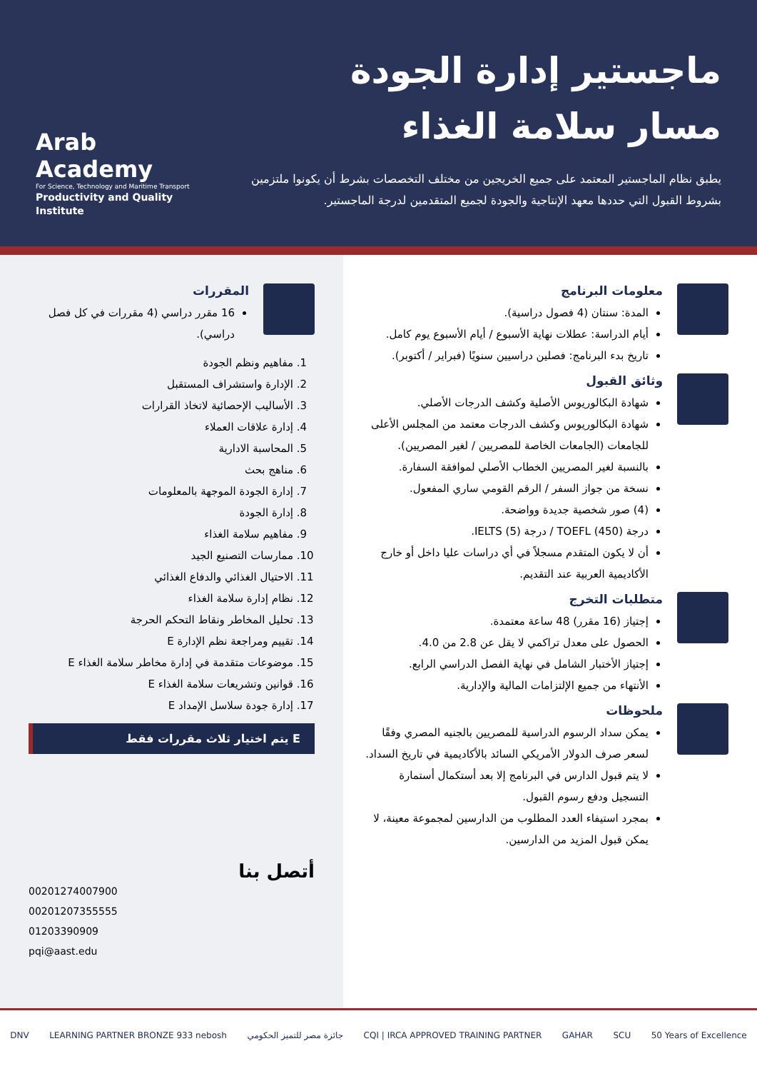ماجستير إدارة الجودة
مسار سلامة الغذاء
يطبق نظام الماجستير المعتمد على جميع الخريجين من مختلف التخصصات بشرط أن يكونوا ملتزمين بشروط القبول التي حددها معهد الإنتاجية والجودة لجميع المتقدمين لدرجة الماجستير.
Arab Academy
For Science, Technology and Maritime Transport
Productivity and Quality Institute
معلومات البرنامج
المدة: سنتان (4 فصول دراسية).
أيام الدراسة: عطلات نهاية الأسبوع / أيام الأسبوع يوم كامل.
تاريخ بدء البرنامج: فصلين دراسيين سنويًا (فبراير / أكتوبر).
وثائق القبول
شهادة البكالوريوس الأصلية وكشف الدرجات الأصلي.
شهادة البكالوريوس وكشف الدرجات معتمد من المجلس الأعلى للجامعات (الجامعات الخاصة للمصريين / لغير المصريين).
بالنسبة لغير المصريين الخطاب الأصلي لموافقة السفارة.
نسخة من جواز السفر / الرقم القومي ساري المفعول.
(4) صور شخصية جديدة وواضحة.
درجة (450) TOEFL / درجة (5) IELTS.
أن لا يكون المتقدم مسجلاً في أي دراسات عليا داخل أو خارج الأكاديمية العربية عند التقديم.
متطلبات التخرج
إجتياز (16 مقرر) 48 ساعة معتمدة.
الحصول على معدل تراكمي لا يقل عن 2.8 من 4.0.
إجتياز الأختبار الشامل في نهاية الفصل الدراسي الرابع.
الأنتهاء من جميع الإلتزامات المالية والإدارية.
ملحوظات
يمكن سداد الرسوم الدراسية للمصريين بالجنيه المصري وفقًا لسعر صرف الدولار الأمريكي السائد بالأكاديمية في تاريخ السداد.
لا يتم قبول الدارس في البرنامج إلا بعد أستكمال أستمارة التسجيل ودفع رسوم القبول.
بمجرد استيفاء العدد المطلوب من الدارسين لمجموعة معينة، لا يمكن قبول المزيد من الدارسين.
المقررات
16 مقرر دراسي (4 مقررات في كل فصل دراسي).
1. مفاهيم ونظم الجودة
2. الإدارة واستشراف المستقبل
3. الأساليب الإحصائية لاتخاذ القرارات
4. إدارة علاقات العملاء
5. المحاسبة الادارية
6. مناهج بحث
7. إدارة الجودة الموجهة بالمعلومات
8. إدارة الجودة
9. مفاهيم سلامة الغذاء
10. ممارسات التصنيع الجيد
11. الاحتيال الغذائي والدفاع الغذائي
12. نظام إدارة سلامة الغذاء
13. تحليل المخاطر ونقاط التحكم الحرجة
14. تقييم ومراجعة نظم الإدارة E
15. موضوعات متقدمة في إدارة مخاطر سلامة الغذاء E
16. قوانين وتشريعات سلامة الغذاء E
17. إدارة جودة سلاسل الإمداد E
E يتم اختيار ثلاث مقررات فقط
أتصل بنا
00201274007900
00201207355555
01203390909
pqi@aast.edu
DNV LEARNING PARTNER BRONZE 933 nebosh جائزة مصر للتميز الحكومي CQI | IRCA APPROVED TRAINING PARTNER GAHAR SCU 50 Years of Excellence